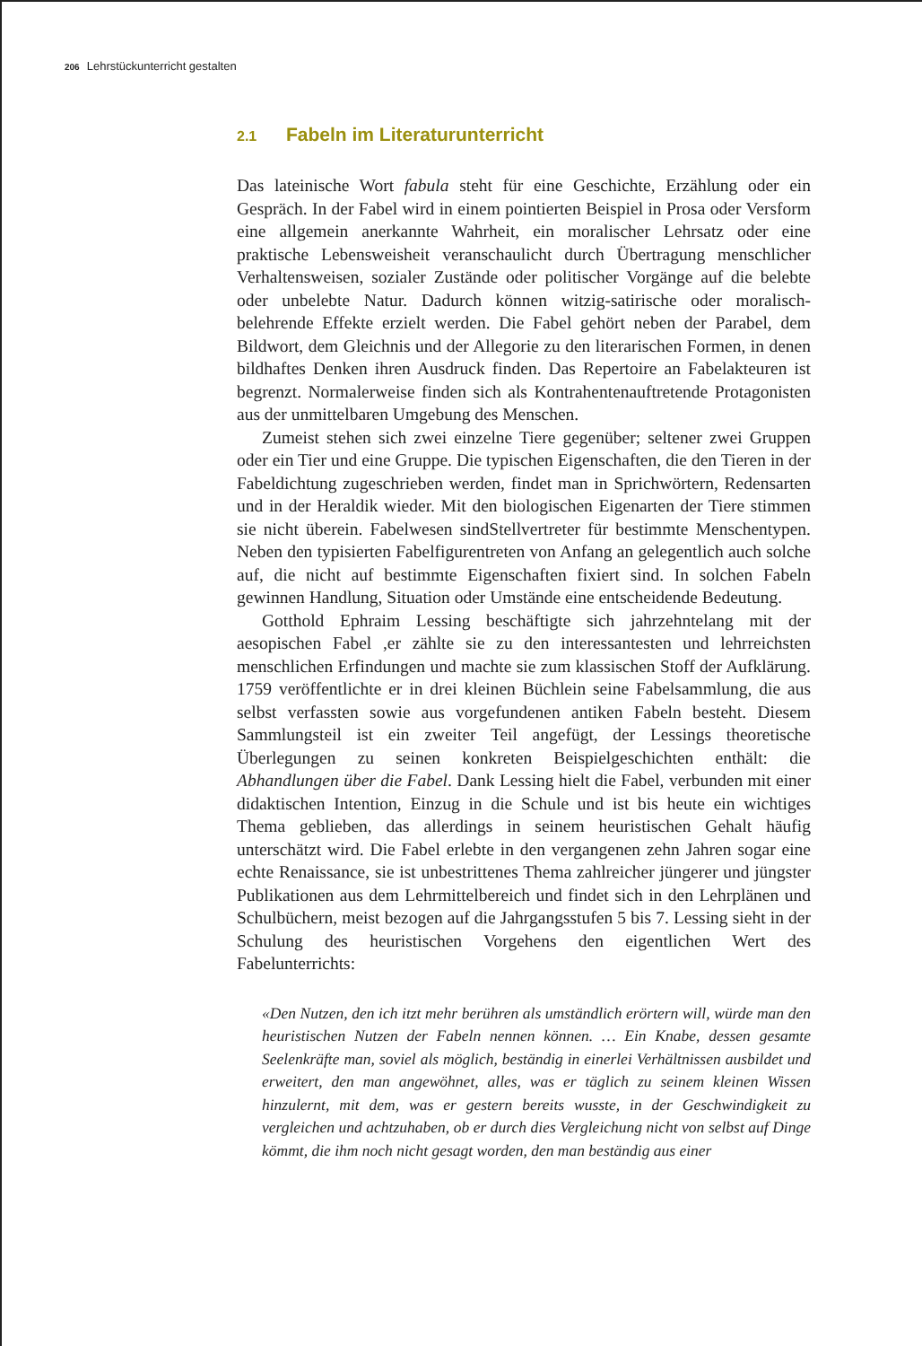206 Lehrstückunterricht gestalten
2.1 Fabeln im Literaturunterricht
Das lateinische Wort fabula steht für eine Geschichte, Erzählung oder ein Gespräch. In der Fabel wird in einem pointierten Beispiel in Prosa oder Versform eine allgemein anerkannte Wahrheit, ein moralischer Lehrsatz oder eine praktische Lebensweisheit veranschaulicht durch Übertragung menschlicher Verhaltensweisen, sozialer Zustände oder politischer Vorgänge auf die belebte oder unbelebte Natur. Dadurch können witzig-satirische oder moralisch-belehrende Effekte erzielt werden. Die Fabel gehört neben der Parabel, dem Bildwort, dem Gleichnis und der Allegorie zu den literarischen Formen, in denen bildhaftes Denken ihren Ausdruck finden. Das Repertoire an Fabelakteuren ist begrenzt. Normalerweise finden sich als Kontrahentenauftretende Protagonisten aus der unmittelbaren Umgebung des Menschen.
Zumeist stehen sich zwei einzelne Tiere gegenüber; seltener zwei Gruppen oder ein Tier und eine Gruppe. Die typischen Eigenschaften, die den Tieren in der Fabeldichtung zugeschrieben werden, findet man in Sprichwörtern, Redensarten und in der Heraldik wieder. Mit den biologischen Eigenarten der Tiere stimmen sie nicht überein. Fabelwesen sindStellvertreter für bestimmte Menschentypen. Neben den typisierten Fabelfigurentreten von Anfang an gelegentlich auch solche auf, die nicht auf bestimmte Eigenschaften fixiert sind. In solchen Fabeln gewinnen Handlung, Situation oder Umstände eine entscheidende Bedeutung.
Gotthold Ephraim Lessing beschäftigte sich jahrzehntelang mit der aesopischen Fabel ,er zählte sie zu den interessantesten und lehrreichsten menschlichen Erfindungen und machte sie zum klassischen Stoff der Aufklärung. 1759 veröffentlichte er in drei kleinen Büchlein seine Fabelsammlung, die aus selbst verfassten sowie aus vorgefundenen antiken Fabeln besteht. Diesem Sammlungsteil ist ein zweiter Teil angefügt, der Lessings theoretische Überlegungen zu seinen konkreten Beispielgeschichten enthält: die Abhandlungen über die Fabel. Dank Lessing hielt die Fabel, verbunden mit einer didaktischen Intention, Einzug in die Schule und ist bis heute ein wichtiges Thema geblieben, das allerdings in seinem heuristischen Gehalt häufig unterschätzt wird. Die Fabel erlebte in den vergangenen zehn Jahren sogar eine echte Renaissance, sie ist unbestrittenes Thema zahlreicher jüngerer und jüngster Publikationen aus dem Lehrmittelbereich und findet sich in den Lehrplänen und Schulbüchern, meist bezogen auf die Jahrgangsstufen 5 bis 7. Lessing sieht in der Schulung des heuristischen Vorgehens den eigentlichen Wert des Fabelunterrichts:
«Den Nutzen, den ich itzt mehr berühren als umständlich erörtern will, würde man den heuristischen Nutzen der Fabeln nennen können. … Ein Knabe, dessen gesamte Seelenkräfte man, soviel als möglich, beständig in einerlei Verhältnissen ausbildet und erweitert, den man angewöhnet, alles, was er täglich zu seinem kleinen Wissen hinzulernt, mit dem, was er gestern bereits wusste, in der Geschwindigkeit zu vergleichen und achtzuhaben, ob er durch dies Vergleichung nicht von selbst auf Dinge kömmt, die ihm noch nicht gesagt worden, den man beständig aus einer